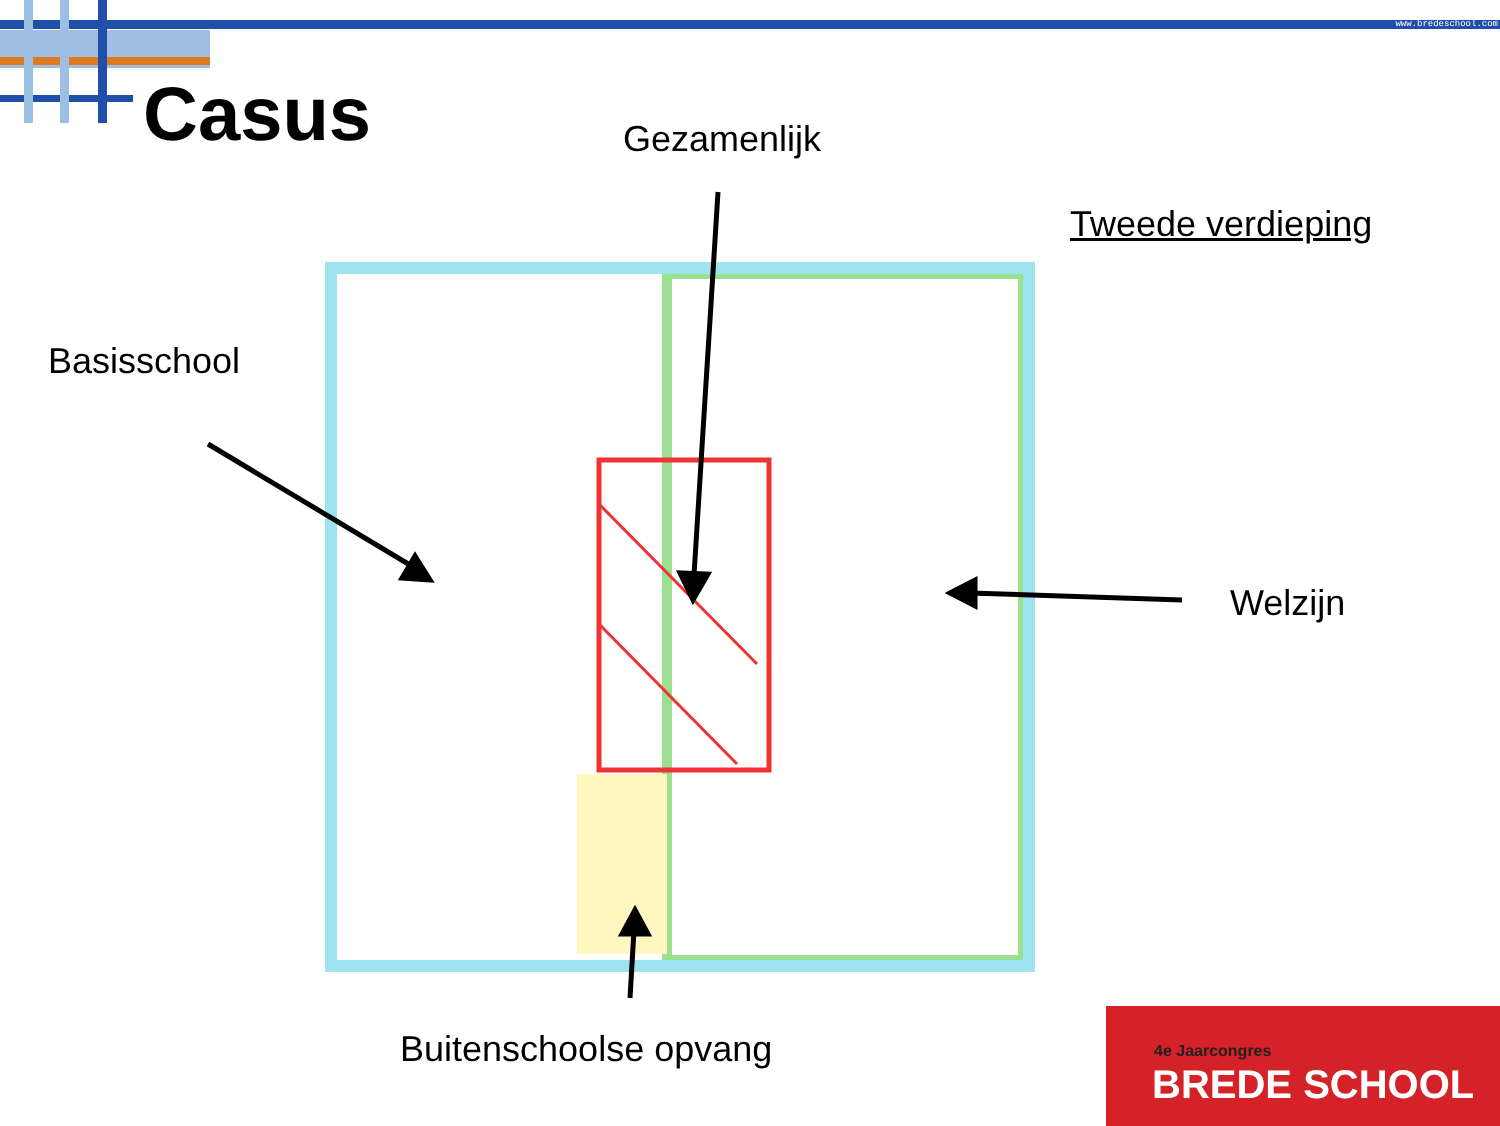www.bredeschool.com
Casus Gezamenlijk
Tweede verdieping
Basisschool
Welzijn
Buitenschoolse opvang
4e Jaarcongres
BREDE SCHOOL